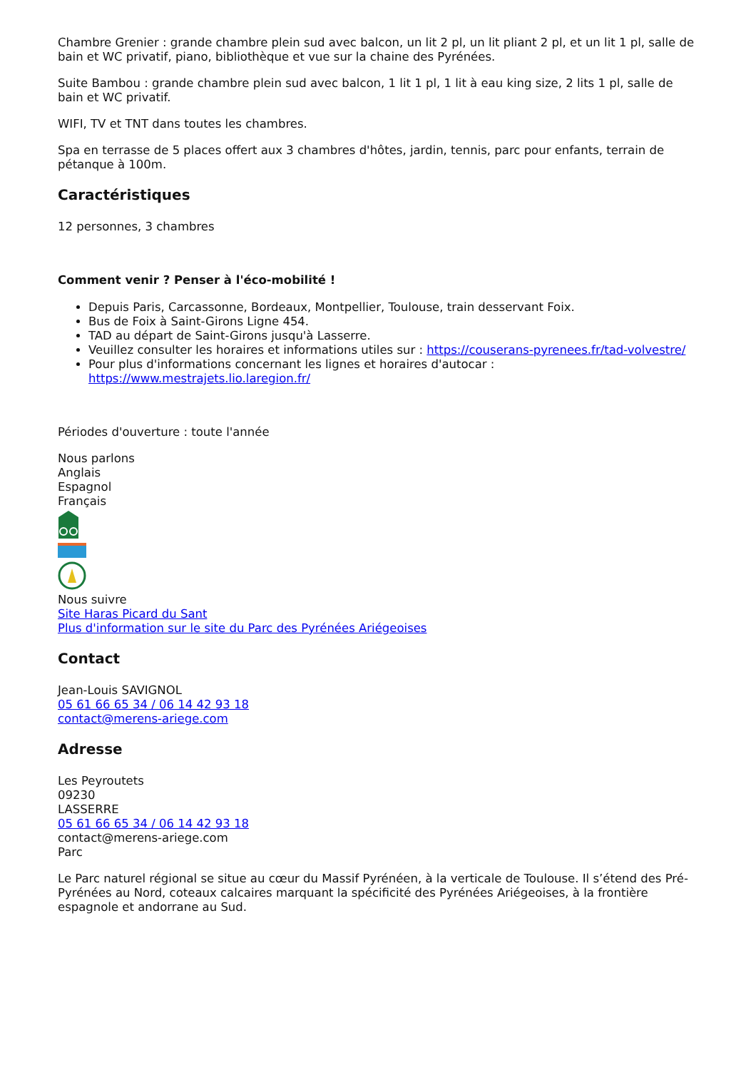Chambre Grenier : grande chambre plein sud avec balcon, un lit 2 pl, un lit pliant 2 pl, et un lit 1 pl, salle de bain et WC privatif, piano, bibliothèque et vue sur la chaine des Pyrénées.
Suite Bambou : grande chambre plein sud avec balcon, 1 lit 1 pl, 1 lit à eau king size, 2 lits 1 pl, salle de bain et WC privatif.
WIFI, TV et TNT dans toutes les chambres.
Spa en terrasse de 5 places offert aux 3 chambres d'hôtes, jardin, tennis, parc pour enfants, terrain de pétanque à 100m.
Caractéristiques
12 personnes, 3 chambres
Comment venir ? Penser à l'éco-mobilité !
Depuis Paris, Carcassonne, Bordeaux, Montpellier, Toulouse, train desservant Foix.
Bus de Foix à Saint-Girons Ligne 454.
TAD au départ de Saint-Girons jusqu'à Lasserre.
Veuillez consulter les horaires et informations utiles sur : https://couserans-pyrenees.fr/tad-volvestre/
Pour plus d'informations concernant les lignes et horaires d'autocar : https://www.mestrajets.lio.laregion.fr/
Périodes d'ouverture : toute l'année
Nous parlons
Anglais
Espagnol
Français
Nous suivre
Site Haras Picard du Sant
Plus d'information sur le site du Parc des Pyrénées Ariégeoises
Contact
Jean-Louis SAVIGNOL
05 61 66 65 34 / 06 14 42 93 18
contact@merens-ariege.com
Adresse
Les Peyroutets
09230
LASSERRE
05 61 66 65 34 / 06 14 42 93 18
contact@merens-ariege.com
Parc
Le Parc naturel régional se situe au cœur du Massif Pyrénéen, à la verticale de Toulouse. Il s’étend des Pré-Pyrénées au Nord, coteaux calcaires marquant la spécificité des Pyrénées Ariégeoises, à la frontière espagnole et andorrane au Sud.